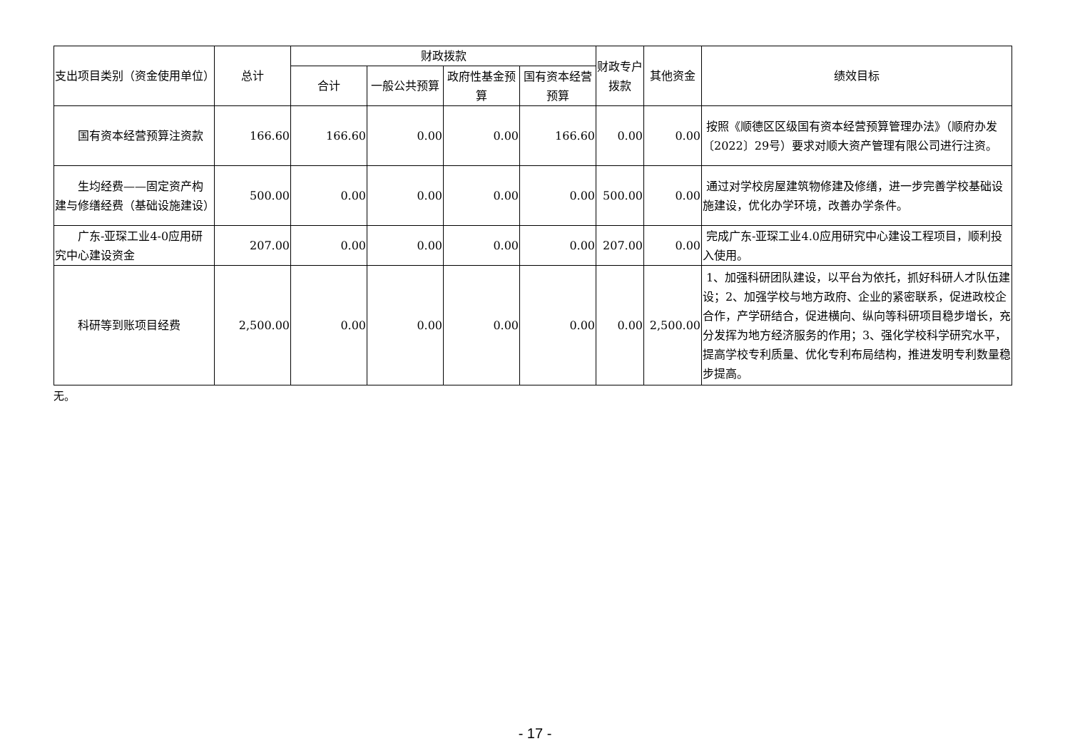| 支出项目类别（资金使用单位） | 总计 | 财政拨款 | | | | 财政专户拨款 | 其他资金 | 绩效目标 |
| --- | --- | --- | --- | --- | --- | --- | --- | --- |
| | | 合计 | 一般公共预算 | 政府性基金预算 | 国有资本经营预算 | | | |
| 国有资本经营预算注资款 | 166.60 | 166.60 | 0.00 | 0.00 | 166.60 | 0.00 | 0.00 | 按照《顺德区区级国有资本经营预算管理办法》（顺府办发〔2022〕29号）要求对顺大资产管理有限公司进行注资。 |
| 生均经费——固定资产构建与修缮经费（基础设施建设） | 500.00 | 0.00 | 0.00 | 0.00 | 0.00 | 500.00 | 0.00 | 通过对学校房屋建筑物修建及修缮，进一步完善学校基础设施建设，优化办学环境，改善办学条件。 |
| 广东-亚琛工业4-0应用研究中心建设资金 | 207.00 | 0.00 | 0.00 | 0.00 | 0.00 | 207.00 | 0.00 | 完成广东-亚琛工业4.0应用研究中心建设工程项目，顺利投入使用。 |
| 科研等到账项目经费 | 2,500.00 | 0.00 | 0.00 | 0.00 | 0.00 | 0.00 | 2,500.00 | 1、加强科研团队建设，以平台为依托，抓好科研人才队伍建设；2、加强学校与地方政府、企业的紧密联系，促进政校企合作，产学研结合，促进横向、纵向等科研项目稳步增长，充分发挥为地方经济服务的作用；3、强化学校科学研究水平，提高学校专利质量、优化专利布局结构，推进发明专利数量稳步提高。 |
无。
- 17 -